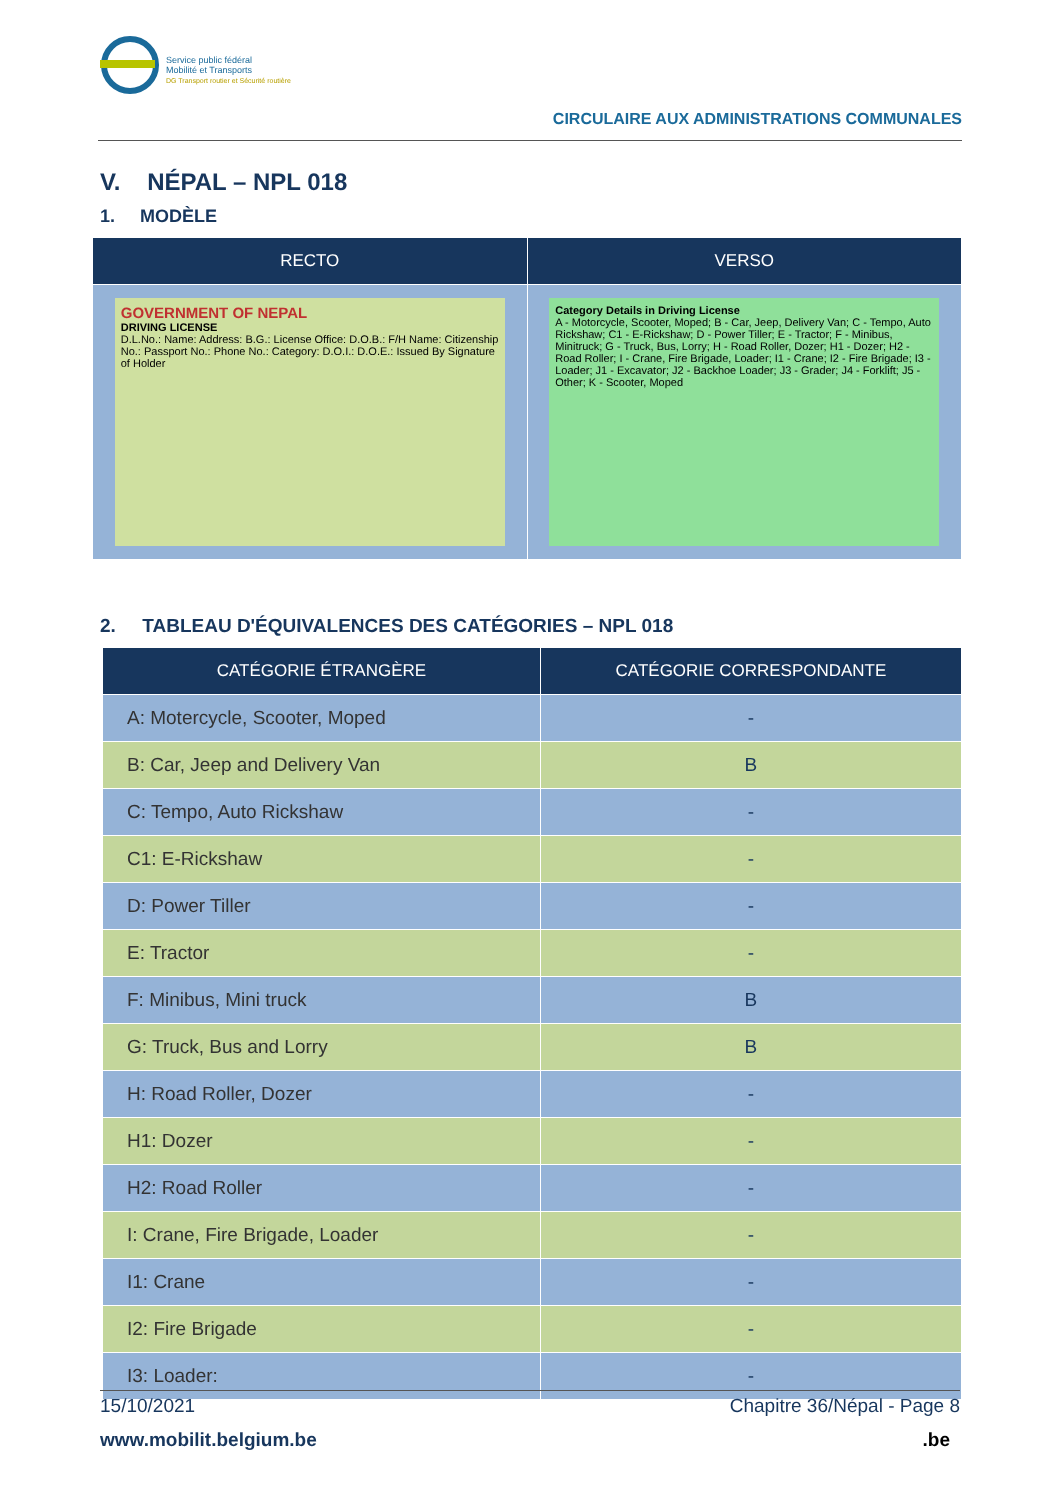Service public fédéral
Mobilité et Transports
DG Transport routier et Sécurité routière
CIRCULAIRE AUX ADMINISTRATIONS COMMUNALES
V. NÉPAL – NPL 018
1. MODÈLE
| RECTO | VERSO |
| --- | --- |
| GOVERNMENT OF NEPAL DRIVING LICENSE D.L.No.: Name: Address: B.G.: License Office: D.O.B.: F/H Name: Citizenship No.: Passport No.: Phone No.: Category: D.O.I.: D.O.E.: Issued By Signature of Holder | Category Details in Driving License A - Motorcycle, Scooter, Moped; B - Car, Jeep, Delivery Van; C - Tempo, Auto Rickshaw; C1 - E-Rickshaw; D - Power Tiller; E - Tractor; F - Minibus, Minitruck; G - Truck, Bus, Lorry; H - Road Roller, Dozer; H1 - Dozer; H2 - Road Roller; I - Crane, Fire Brigade, Loader; I1 - Crane; I2 - Fire Brigade; I3 - Loader; J1 - Excavator; J2 - Backhoe Loader; J3 - Grader; J4 - Forklift; J5 - Other; K - Scooter, Moped |
2. TABLEAU D'ÉQUIVALENCES DES CATÉGORIES – NPL 018
| CATÉGORIE ÉTRANGÈRE | CATÉGORIE CORRESPONDANTE |
| --- | --- |
| A: Motercycle, Scooter, Moped | - |
| B: Car, Jeep and Delivery Van | B |
| C: Tempo, Auto Rickshaw | - |
| C1: E-Rickshaw | - |
| D: Power Tiller | - |
| E: Tractor | - |
| F: Minibus, Mini truck | B |
| G: Truck, Bus and Lorry | B |
| H: Road Roller, Dozer | - |
| H1: Dozer | - |
| H2: Road Roller | - |
| I: Crane, Fire Brigade, Loader | - |
| I1: Crane | - |
| I2: Fire Brigade | - |
| I3: Loader: | - |
15/10/2021 Chapitre 36/Népal - Page 8
www.mobilit.belgium.be.be